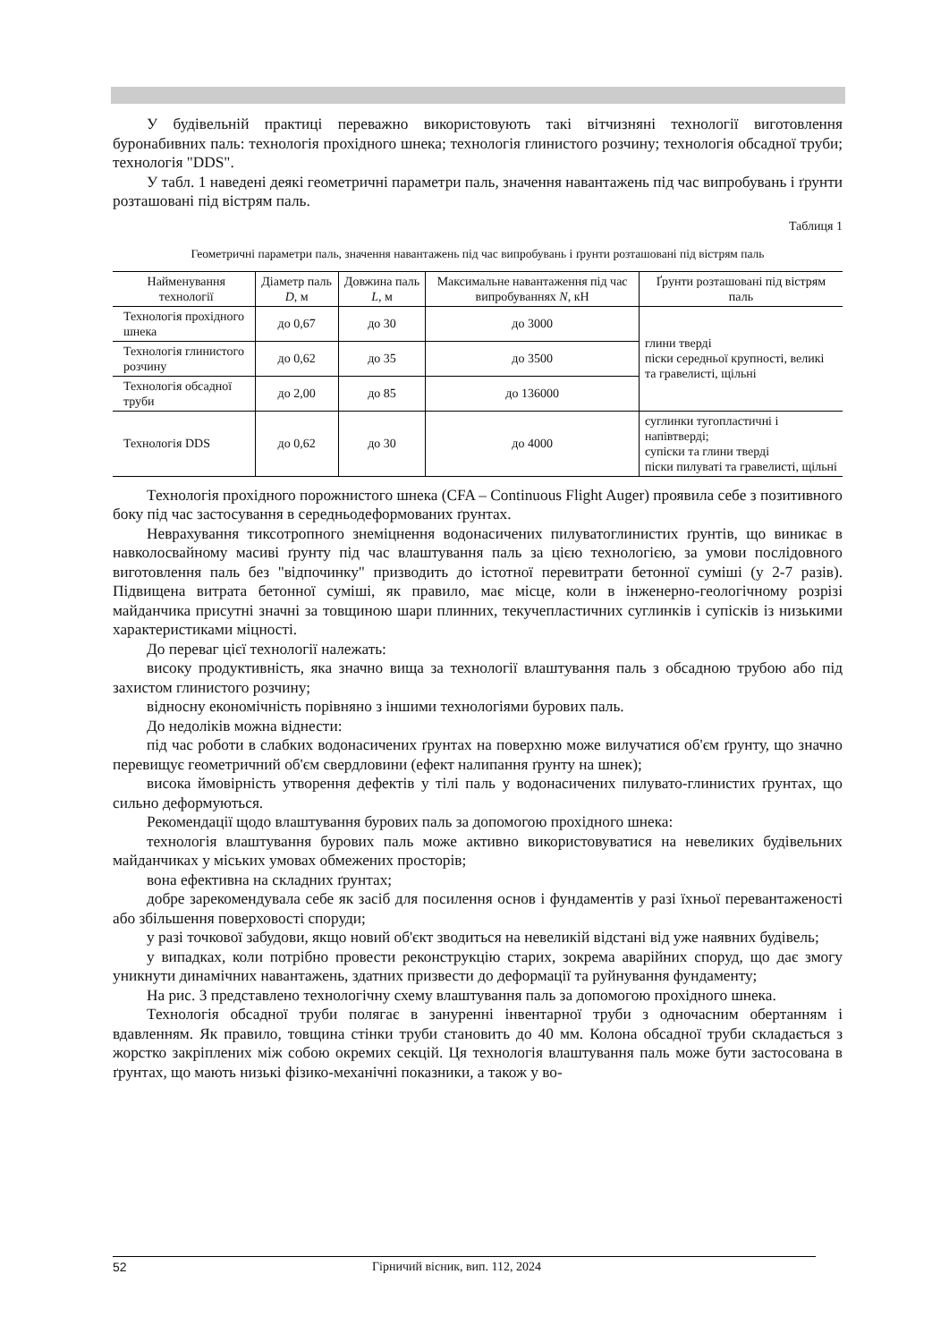У будівельній практиці переважно використовують такі вітчизняні технології виготовлення буронабивних паль: технологія прохідного шнека; технологія глинистого розчину; технологія обсадної труби; технологія "DDS".
У табл. 1 наведені деякі геометричні параметри паль, значення навантажень під час випробувань і ґрунти розташовані під вістрям паль.
Таблиця 1
Геометричні параметри паль, значення навантажень під час випробувань і ґрунти розташовані під вістрям паль
| Найменування технології | Діаметр паль D , м | Довжина паль L , м | Максимальне навантаження під час випробуваннях N , кН | Ґрунти розташовані під вістрям паль |
| --- | --- | --- | --- | --- |
| Технологія прохідного шнека | до 0,67 | до 30 | до 3000 | глини тверді піски середньої крупності, великі та гравелисті, щільні |
| Технологія глинистого розчину | до 0,62 | до 35 | до 3500 | |
| Технологія обсадної труби | до 2,00 | до 85 | до 136000 | |
| Технологія DDS | до 0,62 | до 30 | до 4000 | суглинки тугопластичні і напівтверді; супіски та глини тверді піски пилуваті та гравелисті, щільні |
Технологія прохідного порожнистого шнека (CFA – Continuous Flight Auger) проявила себе з позитивного боку під час застосування в середньодеформованих ґрунтах.
Неврахування тиксотропного знеміцнення водонасичених пилуватоглинистих ґрунтів, що виникає в навколосвайному масиві ґрунту під час влаштування паль за цією технологією, за умови послідовного виготовлення паль без "відпочинку" призводить до істотної перевитрати бетонної суміші (у 2-7 разів). Підвищена витрата бетонної суміші, як правило, має місце, коли в інженерно-геологічному розрізі майданчика присутні значні за товщиною шари плинних, текучепластичних суглинків і супісків із низькими характеристиками міцності.
До переваг цієї технології належать:
високу продуктивність, яка значно вища за технології влаштування паль з обсадною трубою або під захистом глинистого розчину;
відносну економічність порівняно з іншими технологіями бурових паль.
До недоліків можна віднести:
під час роботи в слабких водонасичених ґрунтах на поверхню може вилучатися об'єм ґрунту, що значно перевищує геометричний об'єм свердловини (ефект налипання ґрунту на шнек);
висока ймовірність утворення дефектів у тілі паль у водонасичених пилувато-глинистих ґрунтах, що сильно деформуються.
Рекомендації щодо влаштування бурових паль за допомогою прохідного шнека:
технологія влаштування бурових паль може активно використовуватися на невеликих будівельних майданчиках у міських умовах обмежених просторів;
вона ефективна на складних ґрунтах;
добре зарекомендувала себе як засіб для посилення основ і фундаментів у разі їхньої перевантаженості або збільшення поверховості споруди;
у разі точкової забудови, якщо новий об'єкт зводиться на невеликій відстані від уже наявних будівель;
у випадках, коли потрібно провести реконструкцію старих, зокрема аварійних споруд, що дає змогу уникнути динамічних навантажень, здатних призвести до деформації та руйнування фундаменту;
На рис. 3 представлено технологічну схему влаштування паль за допомогою прохідного шнека.
Технологія обсадної труби полягає в зануренні інвентарної труби з одночасним обертанням і вдавленням. Як правило, товщина стінки труби становить до 40 мм. Колона обсадної труби складається з жорстко закріплених між собою окремих секцій. Ця технологія влаштування паль може бути застосована в ґрунтах, що мають низькі фізико-механічні показники, а також у во-
52 Гірничий вісник, вип. 112, 2024